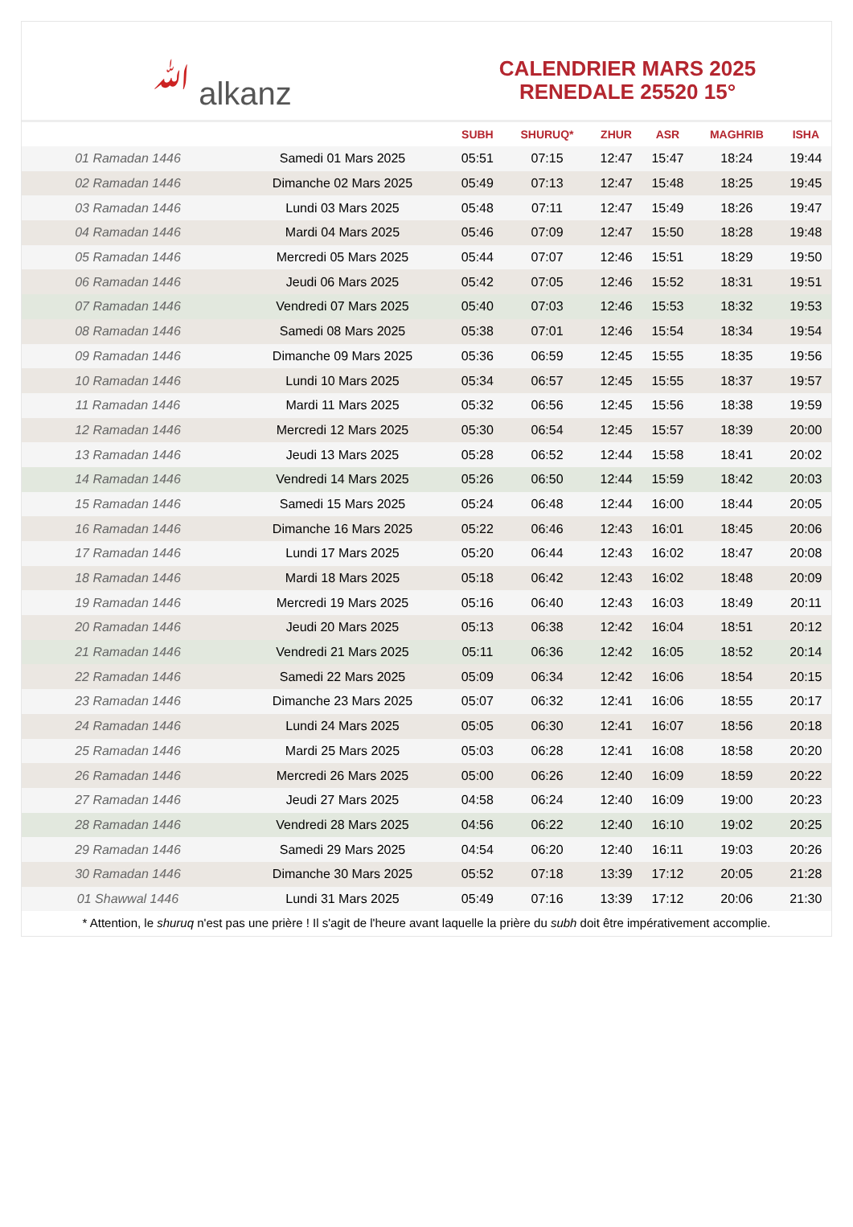ﷲ alkanz
CALENDRIER MARS 2025
RENEDALE 25520 15°
| | | SUBH | SHURUQ* | ZHUR | ASR | MAGHRIB | ISHA |
| --- | --- | --- | --- | --- | --- | --- | --- |
| 01 Ramadan 1446 | Samedi 01 Mars 2025 | 05:51 | 07:15 | 12:47 | 15:47 | 18:24 | 19:44 |
| 02 Ramadan 1446 | Dimanche 02 Mars 2025 | 05:49 | 07:13 | 12:47 | 15:48 | 18:25 | 19:45 |
| 03 Ramadan 1446 | Lundi 03 Mars 2025 | 05:48 | 07:11 | 12:47 | 15:49 | 18:26 | 19:47 |
| 04 Ramadan 1446 | Mardi 04 Mars 2025 | 05:46 | 07:09 | 12:47 | 15:50 | 18:28 | 19:48 |
| 05 Ramadan 1446 | Mercredi 05 Mars 2025 | 05:44 | 07:07 | 12:46 | 15:51 | 18:29 | 19:50 |
| 06 Ramadan 1446 | Jeudi 06 Mars 2025 | 05:42 | 07:05 | 12:46 | 15:52 | 18:31 | 19:51 |
| 07 Ramadan 1446 | Vendredi 07 Mars 2025 | 05:40 | 07:03 | 12:46 | 15:53 | 18:32 | 19:53 |
| 08 Ramadan 1446 | Samedi 08 Mars 2025 | 05:38 | 07:01 | 12:46 | 15:54 | 18:34 | 19:54 |
| 09 Ramadan 1446 | Dimanche 09 Mars 2025 | 05:36 | 06:59 | 12:45 | 15:55 | 18:35 | 19:56 |
| 10 Ramadan 1446 | Lundi 10 Mars 2025 | 05:34 | 06:57 | 12:45 | 15:55 | 18:37 | 19:57 |
| 11 Ramadan 1446 | Mardi 11 Mars 2025 | 05:32 | 06:56 | 12:45 | 15:56 | 18:38 | 19:59 |
| 12 Ramadan 1446 | Mercredi 12 Mars 2025 | 05:30 | 06:54 | 12:45 | 15:57 | 18:39 | 20:00 |
| 13 Ramadan 1446 | Jeudi 13 Mars 2025 | 05:28 | 06:52 | 12:44 | 15:58 | 18:41 | 20:02 |
| 14 Ramadan 1446 | Vendredi 14 Mars 2025 | 05:26 | 06:50 | 12:44 | 15:59 | 18:42 | 20:03 |
| 15 Ramadan 1446 | Samedi 15 Mars 2025 | 05:24 | 06:48 | 12:44 | 16:00 | 18:44 | 20:05 |
| 16 Ramadan 1446 | Dimanche 16 Mars 2025 | 05:22 | 06:46 | 12:43 | 16:01 | 18:45 | 20:06 |
| 17 Ramadan 1446 | Lundi 17 Mars 2025 | 05:20 | 06:44 | 12:43 | 16:02 | 18:47 | 20:08 |
| 18 Ramadan 1446 | Mardi 18 Mars 2025 | 05:18 | 06:42 | 12:43 | 16:02 | 18:48 | 20:09 |
| 19 Ramadan 1446 | Mercredi 19 Mars 2025 | 05:16 | 06:40 | 12:43 | 16:03 | 18:49 | 20:11 |
| 20 Ramadan 1446 | Jeudi 20 Mars 2025 | 05:13 | 06:38 | 12:42 | 16:04 | 18:51 | 20:12 |
| 21 Ramadan 1446 | Vendredi 21 Mars 2025 | 05:11 | 06:36 | 12:42 | 16:05 | 18:52 | 20:14 |
| 22 Ramadan 1446 | Samedi 22 Mars 2025 | 05:09 | 06:34 | 12:42 | 16:06 | 18:54 | 20:15 |
| 23 Ramadan 1446 | Dimanche 23 Mars 2025 | 05:07 | 06:32 | 12:41 | 16:06 | 18:55 | 20:17 |
| 24 Ramadan 1446 | Lundi 24 Mars 2025 | 05:05 | 06:30 | 12:41 | 16:07 | 18:56 | 20:18 |
| 25 Ramadan 1446 | Mardi 25 Mars 2025 | 05:03 | 06:28 | 12:41 | 16:08 | 18:58 | 20:20 |
| 26 Ramadan 1446 | Mercredi 26 Mars 2025 | 05:00 | 06:26 | 12:40 | 16:09 | 18:59 | 20:22 |
| 27 Ramadan 1446 | Jeudi 27 Mars 2025 | 04:58 | 06:24 | 12:40 | 16:09 | 19:00 | 20:23 |
| 28 Ramadan 1446 | Vendredi 28 Mars 2025 | 04:56 | 06:22 | 12:40 | 16:10 | 19:02 | 20:25 |
| 29 Ramadan 1446 | Samedi 29 Mars 2025 | 04:54 | 06:20 | 12:40 | 16:11 | 19:03 | 20:26 |
| 30 Ramadan 1446 | Dimanche 30 Mars 2025 | 05:52 | 07:18 | 13:39 | 17:12 | 20:05 | 21:28 |
| 01 Shawwal 1446 | Lundi 31 Mars 2025 | 05:49 | 07:16 | 13:39 | 17:12 | 20:06 | 21:30 |
* Attention, le shuruq n'est pas une prière ! Il s'agit de l'heure avant laquelle la prière du subh doit être impérativement accomplie.